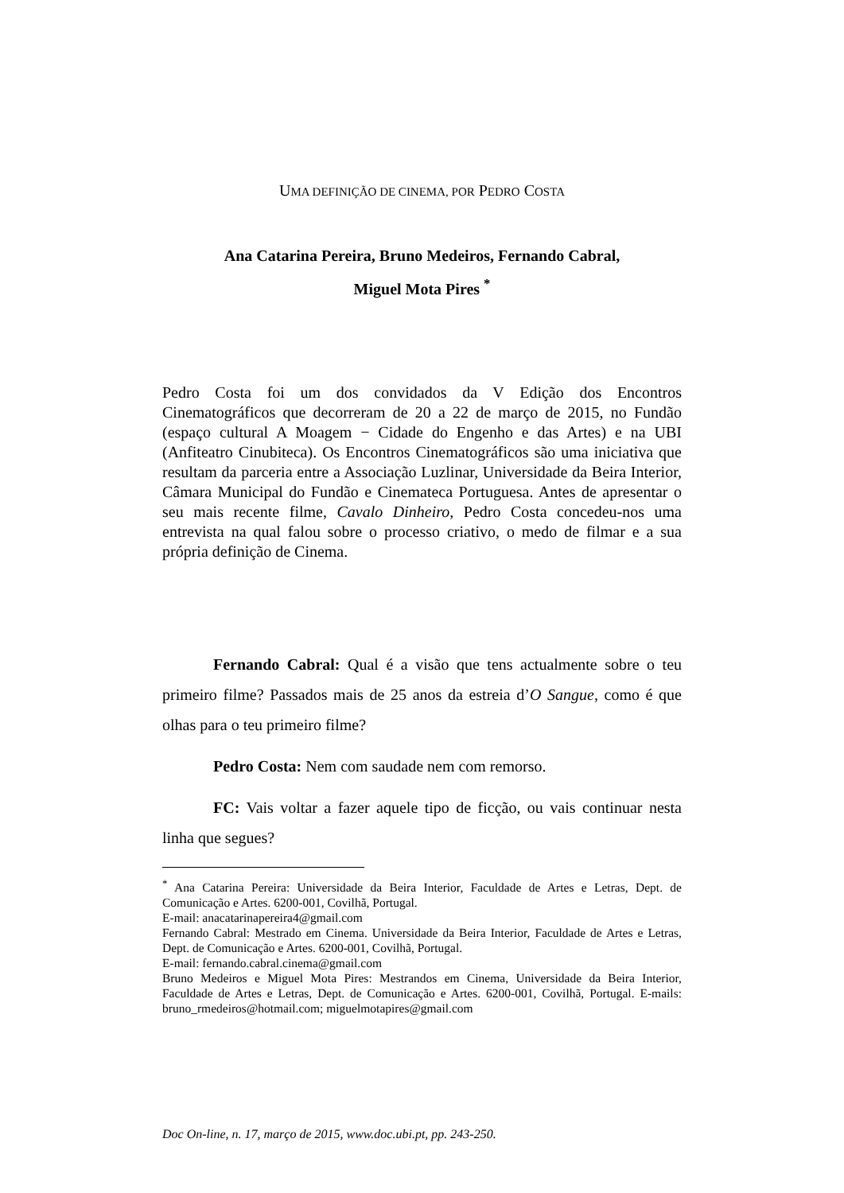UMA DEFINIÇÃO DE CINEMA, POR PEDRO COSTA
Ana Catarina Pereira, Bruno Medeiros, Fernando Cabral,
Miguel Mota Pires <sup>*</sup>
Pedro Costa foi um dos convidados da V Edição dos Encontros Cinematográficos que decorreram de 20 a 22 de março de 2015, no Fundão (espaço cultural A Moagem − Cidade do Engenho e das Artes) e na UBI (Anfiteatro Cinubiteca). Os Encontros Cinematográficos são uma iniciativa que resultam da parceria entre a Associação Luzlinar, Universidade da Beira Interior, Câmara Municipal do Fundão e Cinemateca Portuguesa. Antes de apresentar o seu mais recente filme, Cavalo Dinheiro, Pedro Costa concedeu-nos uma entrevista na qual falou sobre o processo criativo, o medo de filmar e a sua própria definição de Cinema.
Fernando Cabral: Qual é a visão que tens actualmente sobre o teu primeiro filme? Passados mais de 25 anos da estreia d’O Sangue, como é que olhas para o teu primeiro filme?
Pedro Costa: Nem com saudade nem com remorso.
FC: Vais voltar a fazer aquele tipo de ficção, ou vais continuar nesta linha que segues?
<sup>*</sup> Ana Catarina Pereira: Universidade da Beira Interior, Faculdade de Artes e Letras, Dept. de Comunicação e Artes. 6200-001, Covilhã, Portugal.
E-mail: anacatarinapereira4@gmail.com
Fernando Cabral: Mestrado em Cinema. Universidade da Beira Interior, Faculdade de Artes e Letras, Dept. de Comunicação e Artes. 6200-001, Covilhã, Portugal.
E-mail: fernando.cabral.cinema@gmail.com
Bruno Medeiros e Miguel Mota Pires: Mestrandos em Cinema, Universidade da Beira Interior, Faculdade de Artes e Letras, Dept. de Comunicação e Artes. 6200-001, Covilhã, Portugal. E-mails: bruno_rmedeiros@hotmail.com; miguelmotapires@gmail.com
Doc On-line, n. 17, março de 2015, www.doc.ubi.pt, pp. 243-250.